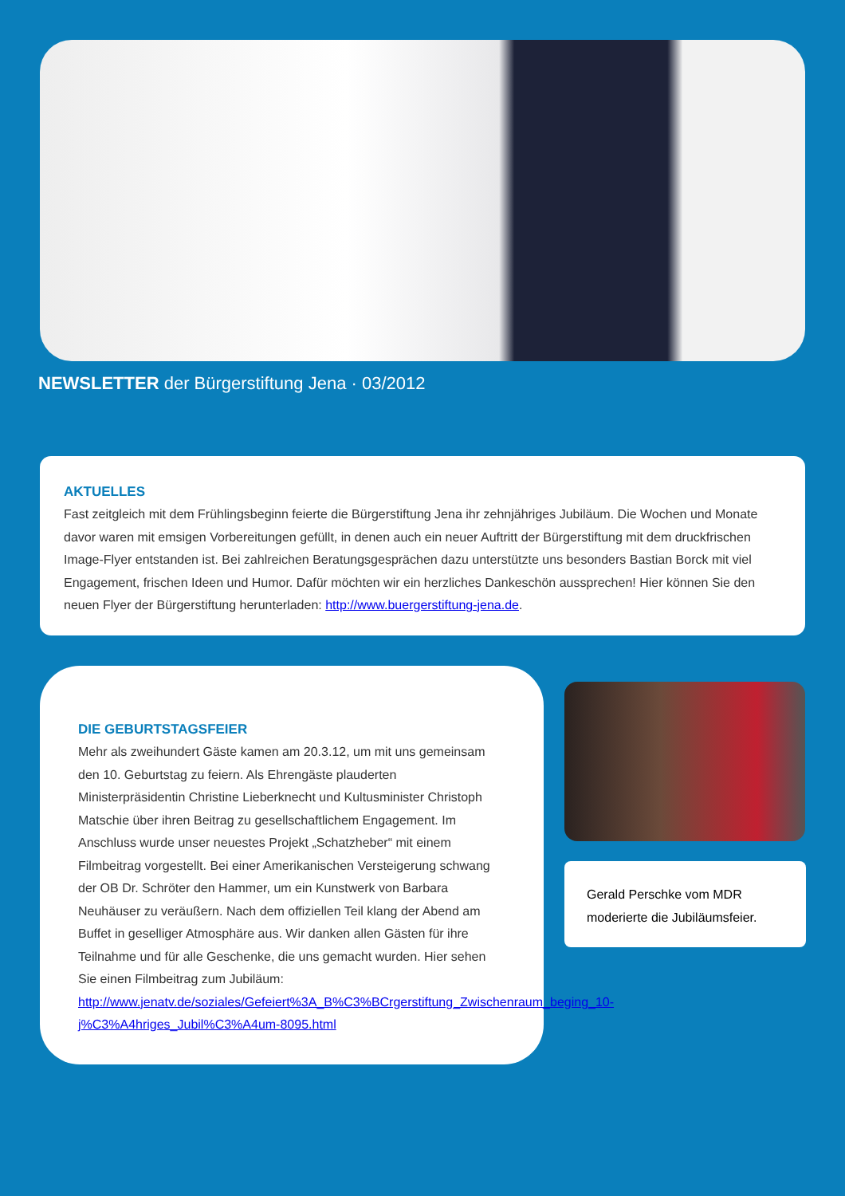NEWSLETTER der Bürgerstiftung Jena · 03/2012
AKTUELLES
Fast zeitgleich mit dem Frühlingsbeginn feierte die Bürgerstiftung Jena ihr zehnjähriges Jubiläum. Die Wochen und Monate davor waren mit emsigen Vorbereitungen gefüllt, in denen auch ein neuer Auftritt der Bürgerstiftung mit dem druckfrischen Image-Flyer entstanden ist. Bei zahlreichen Beratungsgesprächen dazu unterstützte uns besonders Bastian Borck mit viel Engagement, frischen Ideen und Humor. Dafür möchten wir ein herzliches Dankeschön aussprechen! Hier können Sie den neuen Flyer der Bürgerstiftung herunterladen: http://www.buergerstiftung-jena.de.
DIE GEBURTSTAGSFEIER
Mehr als zweihundert Gäste kamen am 20.3.12, um mit uns gemeinsam den 10. Geburtstag zu feiern. Als Ehrengäste plauderten Ministerpräsidentin Christine Lieberknecht und Kultusminister Christoph Matschie über ihren Beitrag zu gesellschaftlichem Engagement. Im Anschluss wurde unser neuestes Projekt „Schatzheber“ mit einem Filmbeitrag vorgestellt. Bei einer Amerikanischen Versteigerung schwang der OB Dr. Schröter den Hammer, um ein Kunstwerk von Barbara Neuhäuser zu veräußern. Nach dem offiziellen Teil klang der Abend am Buffet in geselliger Atmosphäre aus. Wir danken allen Gästen für ihre Teilnahme und für alle Geschenke, die uns gemacht wurden. Hier sehen Sie einen Filmbeitrag zum Jubiläum: http://www.jenatv.de/soziales/Gefeiert%3A_B%C3%BCrgerstiftung_Zwischenraum_beging_10-j%C3%A4hriges_Jubil%C3%A4um-8095.html
Gerald Perschke vom MDR moderierte die Jubiläumsfeier.